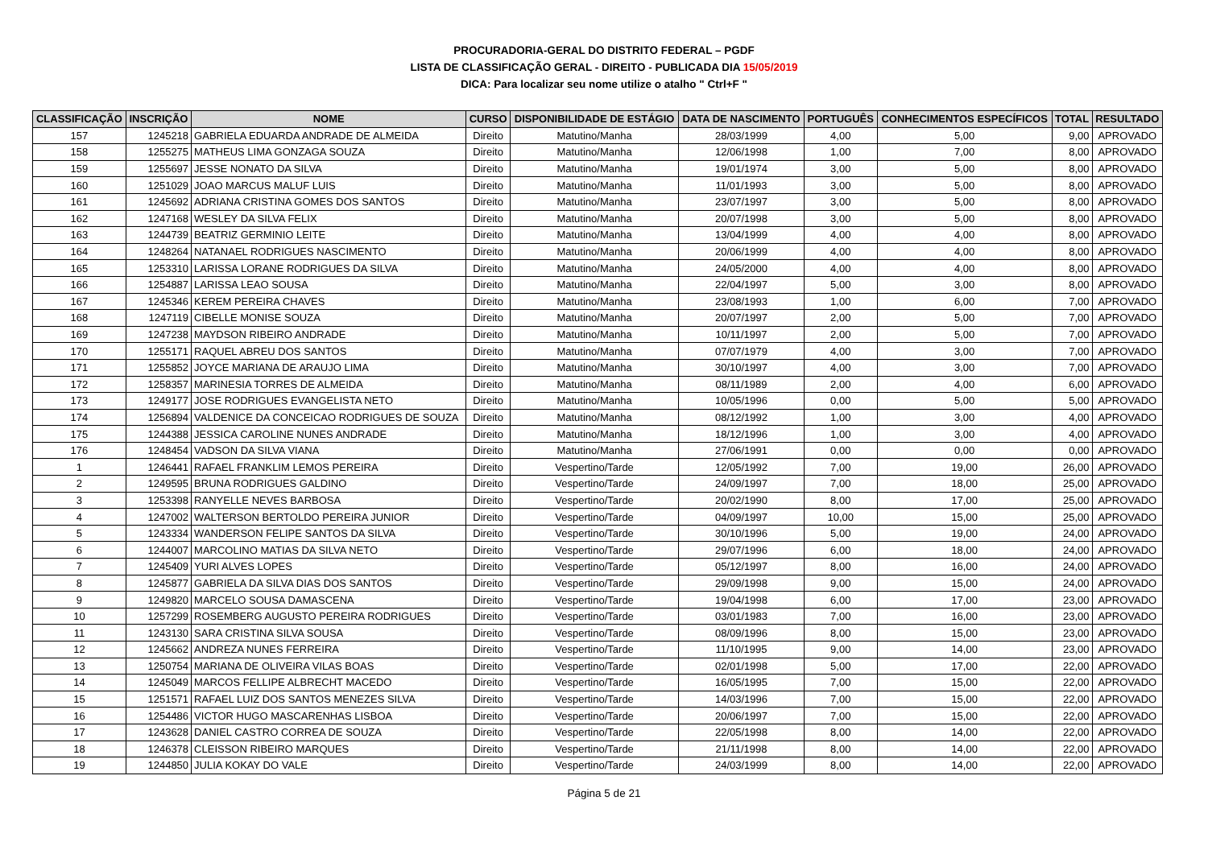PROCURADORIA-GERAL DO DISTRITO FEDERAL – PGDF
LISTA DE CLASSIFICAÇÃO GERAL - DIREITO - PUBLICADA DIA 15/05/2019
DICA: Para localizar seu nome utilize o atalho " Ctrl+F "
| CLASSIFICAÇÃO | INSCRIÇÃO | NOME | CURSO | DISPONIBILIDADE DE ESTÁGIO | DATA DE NASCIMENTO | PORTUGUÊS | CONHECIMENTOS ESPECÍFICOS | TOTAL | RESULTADO |
| --- | --- | --- | --- | --- | --- | --- | --- | --- | --- |
| 157 | 1245218 | GABRIELA EDUARDA ANDRADE DE ALMEIDA | Direito | Matutino/Manha | 28/03/1999 | 4,00 | 5,00 | 9,00 | APROVADO |
| 158 | 1255275 | MATHEUS LIMA GONZAGA SOUZA | Direito | Matutino/Manha | 12/06/1998 | 1,00 | 7,00 | 8,00 | APROVADO |
| 159 | 1255697 | JESSE NONATO DA SILVA | Direito | Matutino/Manha | 19/01/1974 | 3,00 | 5,00 | 8,00 | APROVADO |
| 160 | 1251029 | JOAO MARCUS MALUF LUIS | Direito | Matutino/Manha | 11/01/1993 | 3,00 | 5,00 | 8,00 | APROVADO |
| 161 | 1245692 | ADRIANA CRISTINA GOMES DOS SANTOS | Direito | Matutino/Manha | 23/07/1997 | 3,00 | 5,00 | 8,00 | APROVADO |
| 162 | 1247168 | WESLEY DA SILVA FELIX | Direito | Matutino/Manha | 20/07/1998 | 3,00 | 5,00 | 8,00 | APROVADO |
| 163 | 1244739 | BEATRIZ GERMINIO LEITE | Direito | Matutino/Manha | 13/04/1999 | 4,00 | 4,00 | 8,00 | APROVADO |
| 164 | 1248264 | NATANAEL RODRIGUES NASCIMENTO | Direito | Matutino/Manha | 20/06/1999 | 4,00 | 4,00 | 8,00 | APROVADO |
| 165 | 1253310 | LARISSA LORANE RODRIGUES DA SILVA | Direito | Matutino/Manha | 24/05/2000 | 4,00 | 4,00 | 8,00 | APROVADO |
| 166 | 1254887 | LARISSA LEAO SOUSA | Direito | Matutino/Manha | 22/04/1997 | 5,00 | 3,00 | 8,00 | APROVADO |
| 167 | 1245346 | KEREM PEREIRA CHAVES | Direito | Matutino/Manha | 23/08/1993 | 1,00 | 6,00 | 7,00 | APROVADO |
| 168 | 1247119 | CIBELLE MONISE SOUZA | Direito | Matutino/Manha | 20/07/1997 | 2,00 | 5,00 | 7,00 | APROVADO |
| 169 | 1247238 | MAYDSON RIBEIRO ANDRADE | Direito | Matutino/Manha | 10/11/1997 | 2,00 | 5,00 | 7,00 | APROVADO |
| 170 | 1255171 | RAQUEL ABREU DOS SANTOS | Direito | Matutino/Manha | 07/07/1979 | 4,00 | 3,00 | 7,00 | APROVADO |
| 171 | 1255852 | JOYCE MARIANA DE ARAUJO LIMA | Direito | Matutino/Manha | 30/10/1997 | 4,00 | 3,00 | 7,00 | APROVADO |
| 172 | 1258357 | MARINESIA TORRES DE ALMEIDA | Direito | Matutino/Manha | 08/11/1989 | 2,00 | 4,00 | 6,00 | APROVADO |
| 173 | 1249177 | JOSE RODRIGUES EVANGELISTA NETO | Direito | Matutino/Manha | 10/05/1996 | 0,00 | 5,00 | 5,00 | APROVADO |
| 174 | 1256894 | VALDENICE DA CONCEICAO RODRIGUES DE SOUZA | Direito | Matutino/Manha | 08/12/1992 | 1,00 | 3,00 | 4,00 | APROVADO |
| 175 | 1244388 | JESSICA CAROLINE NUNES ANDRADE | Direito | Matutino/Manha | 18/12/1996 | 1,00 | 3,00 | 4,00 | APROVADO |
| 176 | 1248454 | VADSON DA SILVA VIANA | Direito | Matutino/Manha | 27/06/1991 | 0,00 | 0,00 | 0,00 | APROVADO |
| 1 | 1246441 | RAFAEL FRANKLIM LEMOS PEREIRA | Direito | Vespertino/Tarde | 12/05/1992 | 7,00 | 19,00 | 26,00 | APROVADO |
| 2 | 1249595 | BRUNA RODRIGUES GALDINO | Direito | Vespertino/Tarde | 24/09/1997 | 7,00 | 18,00 | 25,00 | APROVADO |
| 3 | 1253398 | RANYELLE NEVES BARBOSA | Direito | Vespertino/Tarde | 20/02/1990 | 8,00 | 17,00 | 25,00 | APROVADO |
| 4 | 1247002 | WALTERSON BERTOLDO PEREIRA JUNIOR | Direito | Vespertino/Tarde | 04/09/1997 | 10,00 | 15,00 | 25,00 | APROVADO |
| 5 | 1243334 | WANDERSON FELIPE SANTOS DA SILVA | Direito | Vespertino/Tarde | 30/10/1996 | 5,00 | 19,00 | 24,00 | APROVADO |
| 6 | 1244007 | MARCOLINO MATIAS DA SILVA NETO | Direito | Vespertino/Tarde | 29/07/1996 | 6,00 | 18,00 | 24,00 | APROVADO |
| 7 | 1245409 | YURI ALVES LOPES | Direito | Vespertino/Tarde | 05/12/1997 | 8,00 | 16,00 | 24,00 | APROVADO |
| 8 | 1245877 | GABRIELA DA SILVA DIAS DOS SANTOS | Direito | Vespertino/Tarde | 29/09/1998 | 9,00 | 15,00 | 24,00 | APROVADO |
| 9 | 1249820 | MARCELO SOUSA DAMASCENA | Direito | Vespertino/Tarde | 19/04/1998 | 6,00 | 17,00 | 23,00 | APROVADO |
| 10 | 1257299 | ROSEMBERG AUGUSTO PEREIRA RODRIGUES | Direito | Vespertino/Tarde | 03/01/1983 | 7,00 | 16,00 | 23,00 | APROVADO |
| 11 | 1243130 | SARA CRISTINA SILVA SOUSA | Direito | Vespertino/Tarde | 08/09/1996 | 8,00 | 15,00 | 23,00 | APROVADO |
| 12 | 1245662 | ANDREZA NUNES FERREIRA | Direito | Vespertino/Tarde | 11/10/1995 | 9,00 | 14,00 | 23,00 | APROVADO |
| 13 | 1250754 | MARIANA DE OLIVEIRA VILAS BOAS | Direito | Vespertino/Tarde | 02/01/1998 | 5,00 | 17,00 | 22,00 | APROVADO |
| 14 | 1245049 | MARCOS FELLIPE ALBRECHT MACEDO | Direito | Vespertino/Tarde | 16/05/1995 | 7,00 | 15,00 | 22,00 | APROVADO |
| 15 | 1251571 | RAFAEL LUIZ DOS SANTOS MENEZES SILVA | Direito | Vespertino/Tarde | 14/03/1996 | 7,00 | 15,00 | 22,00 | APROVADO |
| 16 | 1254486 | VICTOR HUGO MASCARENHAS LISBOA | Direito | Vespertino/Tarde | 20/06/1997 | 7,00 | 15,00 | 22,00 | APROVADO |
| 17 | 1243628 | DANIEL CASTRO CORREA DE SOUZA | Direito | Vespertino/Tarde | 22/05/1998 | 8,00 | 14,00 | 22,00 | APROVADO |
| 18 | 1246378 | CLEISSON RIBEIRO MARQUES | Direito | Vespertino/Tarde | 21/11/1998 | 8,00 | 14,00 | 22,00 | APROVADO |
| 19 | 1244850 | JULIA KOKAY DO VALE | Direito | Vespertino/Tarde | 24/03/1999 | 8,00 | 14,00 | 22,00 | APROVADO |
Página 5 de 21